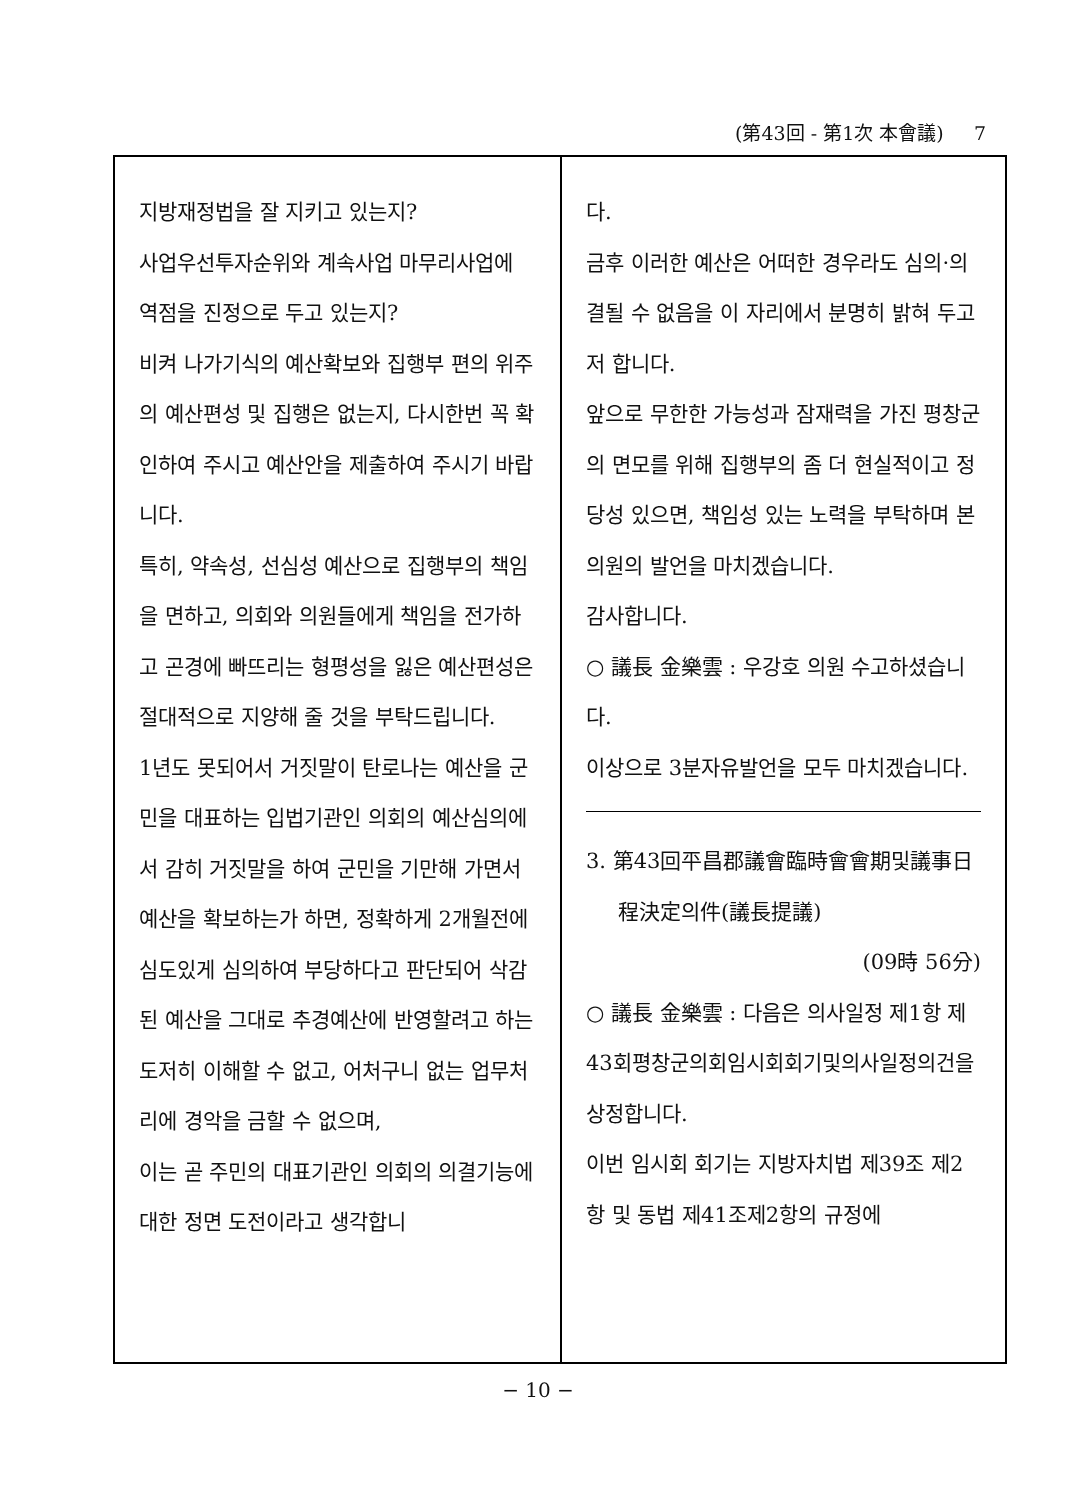(第43回 - 第1次 本會議) 7
지방재정법을 잘 지키고 있는지?
사업우선투자순위와 계속사업 마무리사업에 역점을 진정으로 두고 있는지?
비켜 나가기식의 예산확보와 집행부 편의 위주의 예산편성 및 집행은 없는지, 다시한번 꼭 확인하여 주시고 예산안을 제출하여 주시기 바랍니다.
특히, 약속성, 선심성 예산으로 집행부의 책임을 면하고, 의회와 의원들에게 책임을 전가하고 곤경에 빠뜨리는 형평성을 잃은 예산편성은 절대적으로 지양해 줄 것을 부탁드립니다.
1년도 못되어서 거짓말이 탄로나는 예산을 군민을 대표하는 입법기관인 의회의 예산심의에서 감히 거짓말을 하여 군민을 기만해 가면서 예산을 확보하는가 하면, 정확하게 2개월전에 심도있게 심의하여 부당하다고 판단되어 삭감된 예산을 그대로 추경예산에 반영할려고 하는 도저히 이해할 수 없고, 어처구니 없는 업무처리에 경악을 금할 수 없으며,
이는 곧 주민의 대표기관인 의회의 의결기능에 대한 정면 도전이라고 생각합니
다.
금후 이러한 예산은 어떠한 경우라도 심의·의결될 수 없음을 이 자리에서 분명히 밝혀 두고저 합니다.
앞으로 무한한 가능성과 잠재력을 가진 평창군의 면모를 위해 집행부의 좀 더 현실적이고 정당성 있으면, 책임성 있는 노력을 부탁하며 본 의원의 발언을 마치겠습니다.
감사합니다.
○ 議長 金樂雲 : 우강호 의원 수고하셨습니다.
이상으로 3분자유발언을 모두 마치겠습니다.
3. 第43回平昌郡議會臨時會會期및議事日
程決定의件(議長提議)
(09時 56分)
○ 議長 金樂雲 : 다음은 의사일정 제1항 제43회평창군의회임시회회기및의사일정의건을 상정합니다.
이번 임시회 회기는 지방자치법 제39조 제2항 및 동법 제41조제2항의 규정에
− 10 −